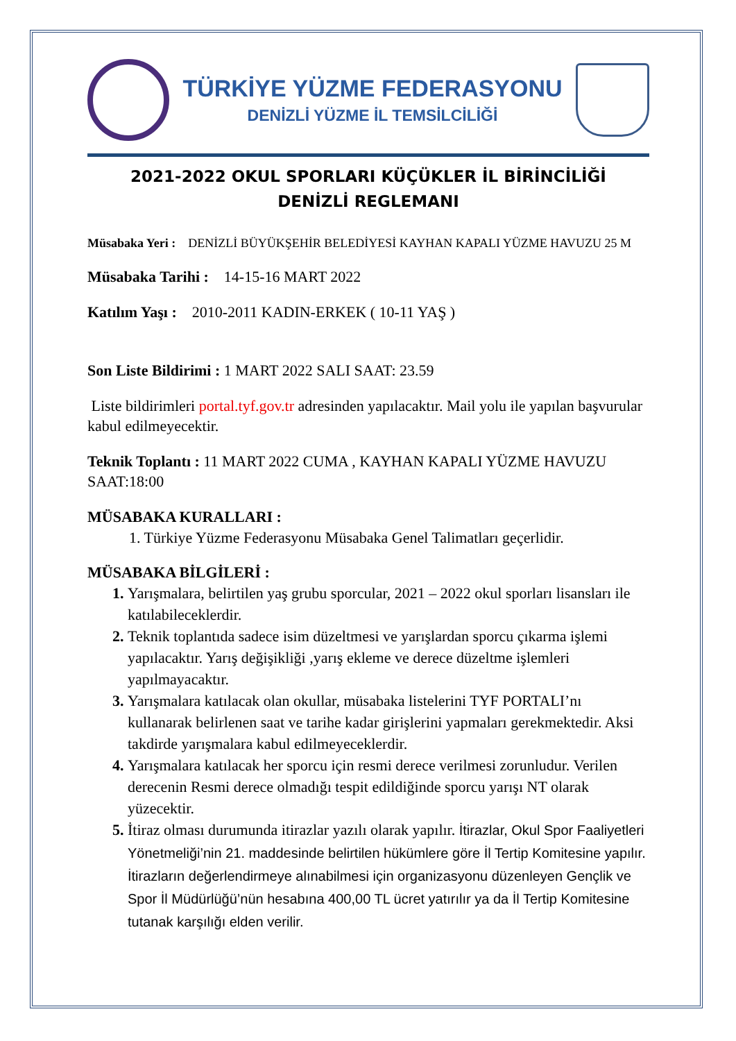TÜRKİYE YÜZME FEDERASYONU
DENİZLİ YÜZME İL TEMSİLCİLİĞİ
2021-2022 OKUL SPORLARI KÜÇÜKLER İL BİRİNCİLİĞİ
DENİZLİ REGLEMANI
Müsabaka Yeri : DENİZLİ BÜYÜKŞEHİR BELEDİYESİ KAYHAN KAPALI YÜZME HAVUZU 25 M
Müsabaka Tarihi : 14-15-16 MART 2022
Katılım Yaşı : 2010-2011 KADIN-ERKEK ( 10-11 YAŞ )
Son Liste Bildirimi : 1 MART 2022 SALI SAAT: 23.59
Liste bildirimleri portal.tyf.gov.tr adresinden yapılacaktır. Mail yolu ile yapılan başvurular kabul edilmeyecektir.
Teknik Toplantı : 11 MART 2022 CUMA , KAYHAN KAPALI YÜZME HAVUZU SAAT:18:00
MÜSABAKA KURALLARI :
1. Türkiye Yüzme Federasyonu Müsabaka Genel Talimatları geçerlidir.
MÜSABAKA BİLGİLERİ :
Yarışmalara, belirtilen yaş grubu sporcular, 2021 – 2022 okul sporları lisansları ile katılabileceklerdir.
Teknik toplantıda sadece isim düzeltmesi ve yarışlardan sporcu çıkarma işlemi yapılacaktır. Yarış değişikliği ,yarış ekleme ve derece düzeltme işlemleri yapılmayacaktır.
Yarışmalara katılacak olan okullar, müsabaka listelerini TYF PORTALI’nı kullanarak belirlenen saat ve tarihe kadar girişlerini yapmaları gerekmektedir. Aksi takdirde yarışmalara kabul edilmeyeceklerdir.
Yarışmalara katılacak her sporcu için resmi derece verilmesi zorunludur. Verilen derecenin Resmi derece olmadığı tespit edildiğinde sporcu yarışı NT olarak yüzecektir.
İtiraz olması durumunda itirazlar yazılı olarak yapılır. İtirazlar, Okul Spor Faaliyetleri Yönetmeliği’nin 21. maddesinde belirtilen hükümlere göre İl Tertip Komitesine yapılır. İtirazların değerlendirmeye alınabilmesi için organizasyonu düzenleyen Gençlik ve Spor İl Müdürlüğü’nün hesabına 400,00 TL ücret yatırılır ya da İl Tertip Komitesine tutanak karşılığı elden verilir.